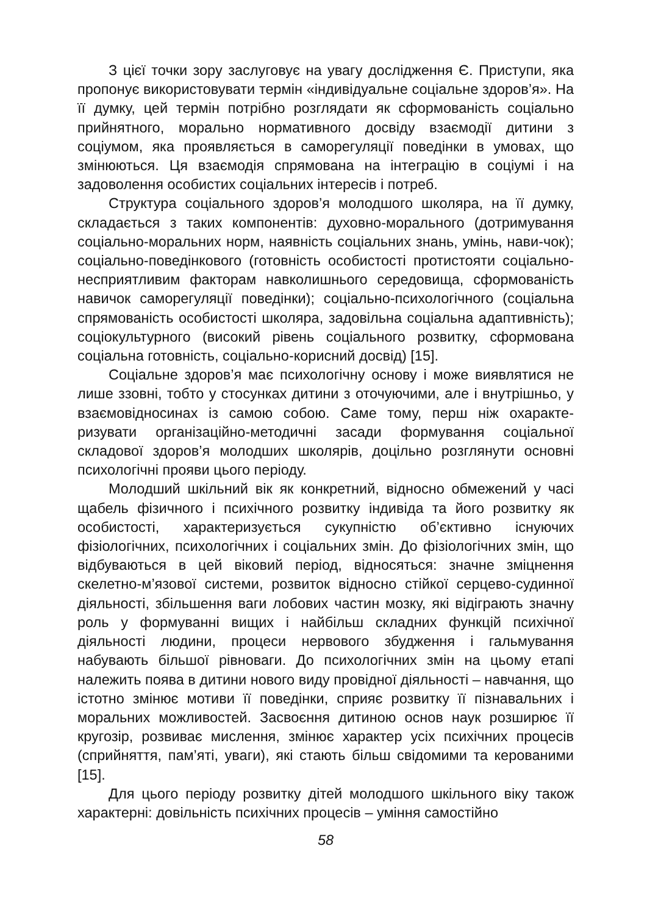З цієї точки зору заслуговує на увагу дослідження Є. Приступи, яка пропонує використовувати термін «індивідуальне соціальне здоров’я». На її думку, цей термін потрібно розглядати як сформованість соціально прийнятного, морально нормативного досвіду взаємодії дитини з соціумом, яка проявляється в саморегуляції поведінки в умовах, що змінюються. Ця взаємодія спрямована на інтеграцію в соціумі і на задоволення особистих соціальних інтересів і потреб.
Структура соціального здоров’я молодшого школяра, на її думку, складається з таких компонентів: духовно-морального (дотримування соціально-моральних норм, наявність соціальних знань, умінь, нави-чок); соціально-поведінкового (готовність особистості протистояти соціально-несприятливим факторам навколишнього середовища, сформованість навичок саморегуляції поведінки); соціально-психологічного (соціальна спрямованість особистості школяра, задовільна соціальна адаптивність); соціокультурного (високий рівень соціального розвитку, сформована соціальна готовність, соціально-корисний досвід) [15].
Соціальне здоров’я має психологічну основу і може виявлятися не лише ззовні, тобто у стосунках дитини з оточуючими, але і внутрішньо, у взаємовідносинах із самою собою. Саме тому, перш ніж охаракте-ризувати організаційно-методичні засади формування соціальної складової здоров’я молодших школярів, доцільно розглянути основні психологічні прояви цього періоду.
Молодший шкільний вік як конкретний, відносно обмежений у часі щабель фізичного і психічного розвитку індивіда та його розвитку як особистості, характеризується сукупністю об’єктивно існуючих фізіологічних, психологічних і соціальних змін. До фізіологічних змін, що відбуваються в цей віковий період, відносяться: значне зміцнення скелетно-м’язової системи, розвиток відносно стійкої серцево-судинної діяльності, збільшення ваги лобових частин мозку, які відіграють значну роль у формуванні вищих і найбільш складних функцій психічної діяльності людини, процеси нервового збудження і гальмування набувають більшої рівноваги. До психологічних змін на цьому етапі належить поява в дитини нового виду провідної діяльності – навчання, що істотно змінює мотиви її поведінки, сприяє розвитку її пізнавальних і моральних можливостей. Засвоєння дитиною основ наук розширює її кругозір, розвиває мислення, змінює характер усіх психічних процесів (сприйняття, пам’яті, уваги), які стають більш свідомими та керованими [15].
Для цього періоду розвитку дітей молодшого шкільного віку також характерні: довільність психічних процесів – уміння самостійно
58